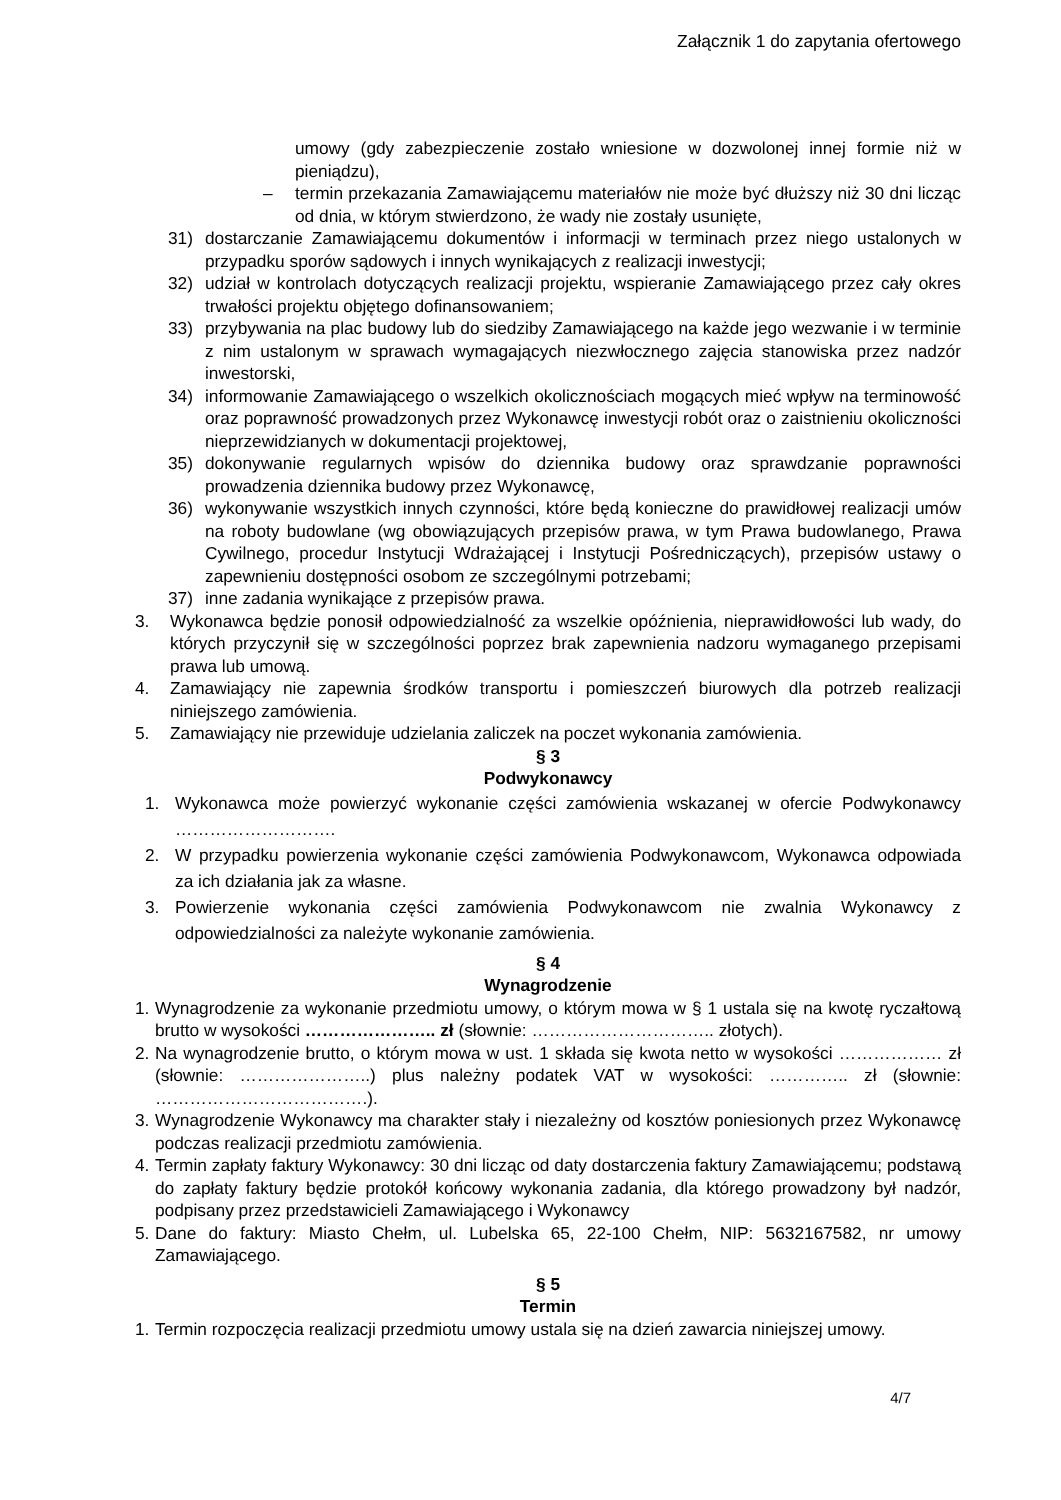Załącznik 1 do zapytania ofertowego
umowy (gdy zabezpieczenie zostało wniesione w dozwolonej innej formie niż w pieniądzu),
– termin przekazania Zamawiającemu materiałów nie może być dłuższy niż 30 dni licząc od dnia, w którym stwierdzono, że wady nie zostały usunięte,
31) dostarczanie Zamawiającemu dokumentów i informacji w terminach przez niego ustalonych w przypadku sporów sądowych i innych wynikających z realizacji inwestycji;
32) udział w kontrolach dotyczących realizacji projektu, wspieranie Zamawiającego przez cały okres trwałości projektu objętego dofinansowaniem;
33) przybywania na plac budowy lub do siedziby Zamawiającego na każde jego wezwanie i w terminie z nim ustalonym w sprawach wymagających niezwłocznego zajęcia stanowiska przez nadzór inwestorski,
34) informowanie Zamawiającego o wszelkich okolicznościach mogących mieć wpływ na terminowość oraz poprawność prowadzonych przez Wykonawcę inwestycji robót oraz o zaistnieniu okoliczności nieprzewidzianych w dokumentacji projektowej,
35) dokonywanie regularnych wpisów do dziennika budowy oraz sprawdzanie poprawności prowadzenia dziennika budowy przez Wykonawcę,
36) wykonywanie wszystkich innych czynności, które będą konieczne do prawidłowej realizacji umów na roboty budowlane (wg obowiązujących przepisów prawa, w tym Prawa budowlanego, Prawa Cywilnego, procedur Instytucji Wdrażającej i Instytucji Pośredniczących), przepisów ustawy o zapewnieniu dostępności osobom ze szczególnymi potrzebami;
37) inne zadania wynikające z przepisów prawa.
3. Wykonawca będzie ponosił odpowiedzialność za wszelkie opóźnienia, nieprawidłowości lub wady, do których przyczynił się w szczególności poprzez brak zapewnienia nadzoru wymaganego przepisami prawa lub umową.
4. Zamawiający nie zapewnia środków transportu i pomieszczeń biurowych dla potrzeb realizacji niniejszego zamówienia.
5. Zamawiający nie przewiduje udzielania zaliczek na poczet wykonania zamówienia.
§ 3
Podwykonawcy
1. Wykonawca może powierzyć wykonanie części zamówienia wskazanej w ofercie Podwykonawcy ……………………….
2. W przypadku powierzenia wykonanie części zamówienia Podwykonawcom, Wykonawca odpowiada za ich działania jak za własne.
3. Powierzenie wykonania części zamówienia Podwykonawcom nie zwalnia Wykonawcy z odpowiedzialności za należyte wykonanie zamówienia.
§ 4
Wynagrodzenie
1. Wynagrodzenie za wykonanie przedmiotu umowy, o którym mowa w § 1 ustala się na kwotę ryczałtową brutto w wysokości ………………….. zł (słownie: ………………………….. złotych).
2. Na wynagrodzenie brutto, o którym mowa w ust. 1 składa się kwota netto w wysokości ……………… zł (słownie: …………………..) plus należny podatek VAT w wysokości: ………….. zł (słownie: ……………………………….).
3. Wynagrodzenie Wykonawcy ma charakter stały i niezależny od kosztów poniesionych przez Wykonawcę podczas realizacji przedmiotu zamówienia.
4. Termin zapłaty faktury Wykonawcy: 30 dni licząc od daty dostarczenia faktury Zamawiającemu; podstawą do zapłaty faktury będzie protokół końcowy wykonania zadania, dla którego prowadzony był nadzór, podpisany przez przedstawicieli Zamawiającego i Wykonawcy
5. Dane do faktury: Miasto Chełm, ul. Lubelska 65, 22-100 Chełm, NIP: 5632167582, nr umowy Zamawiającego.
§ 5
Termin
1. Termin rozpoczęcia realizacji przedmiotu umowy ustala się na dzień zawarcia niniejszej umowy.
4/7